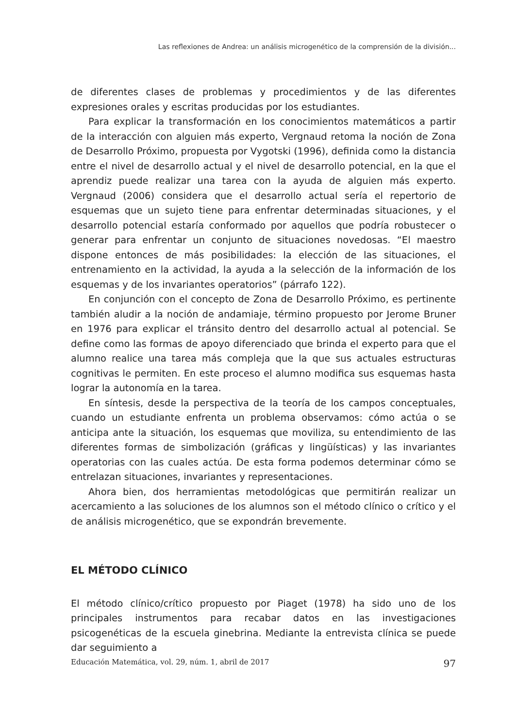Las reflexiones de Andrea: un análisis microgenético de la comprensión de la división...
de diferentes clases de problemas y procedimientos y de las diferentes expresiones orales y escritas producidas por los estudiantes.
Para explicar la transformación en los conocimientos matemáticos a partir de la interacción con alguien más experto, Vergnaud retoma la noción de Zona de Desarrollo Próximo, propuesta por Vygotski (1996), definida como la distancia entre el nivel de desarrollo actual y el nivel de desarrollo potencial, en la que el aprendiz puede realizar una tarea con la ayuda de alguien más experto. Vergnaud (2006) considera que el desarrollo actual sería el repertorio de esquemas que un sujeto tiene para enfrentar determinadas situaciones, y el desarrollo potencial estaría conformado por aquellos que podría robustecer o generar para enfrentar un conjunto de situaciones novedosas. “El maestro dispone entonces de más posibilidades: la elección de las situaciones, el entrenamiento en la actividad, la ayuda a la selección de la información de los esquemas y de los invariantes operatorios” (párrafo 122).
En conjunción con el concepto de Zona de Desarrollo Próximo, es pertinente también aludir a la noción de andamiaje, término propuesto por Jerome Bruner en 1976 para explicar el tránsito dentro del desarrollo actual al potencial. Se define como las formas de apoyo diferenciado que brinda el experto para que el alumno realice una tarea más compleja que la que sus actuales estructuras cognitivas le permiten. En este proceso el alumno modifica sus esquemas hasta lograr la autonomía en la tarea.
En síntesis, desde la perspectiva de la teoría de los campos conceptuales, cuando un estudiante enfrenta un problema observamos: cómo actúa o se anticipa ante la situación, los esquemas que moviliza, su entendimiento de las diferentes formas de simbolización (gráficas y lingüísticas) y las invariantes operatorias con las cuales actúa. De esta forma podemos determinar cómo se entrelazan situaciones, invariantes y representaciones.
Ahora bien, dos herramientas metodológicas que permitirán realizar un acercamiento a las soluciones de los alumnos son el método clínico o crítico y el de análisis microgenético, que se expondrán brevemente.
EL MÉTODO CLÍNICO
El método clínico/crítico propuesto por Piaget (1978) ha sido uno de los principales instrumentos para recabar datos en las investigaciones psicogenéticas de la escuela ginebrina. Mediante la entrevista clínica se puede dar seguimiento a
Educación Matemática, vol. 29, núm. 1, abril de 2017 97